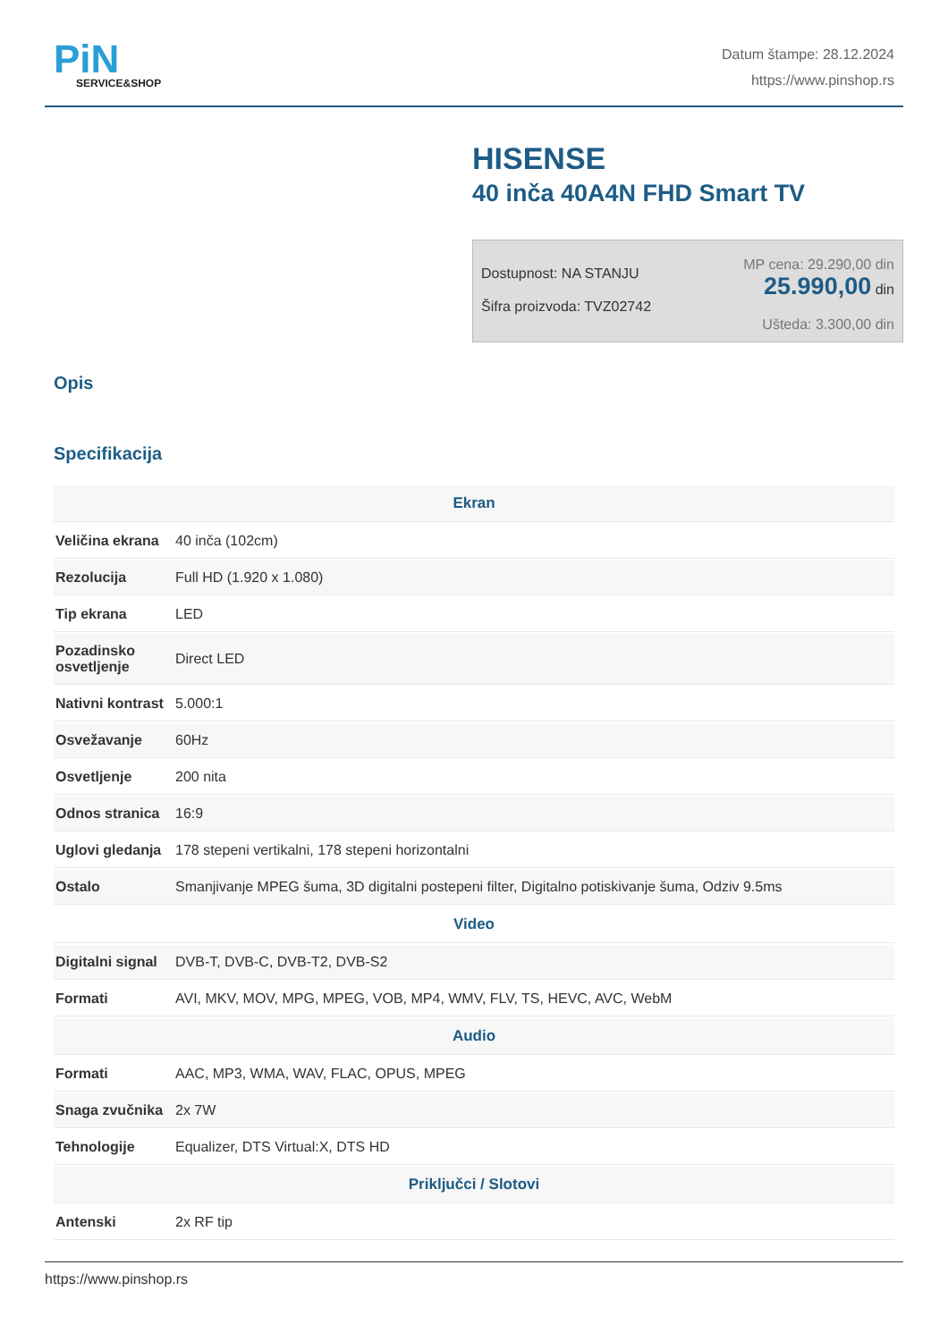PiN
SERVICE&SHOP
Datum štampe: 28.12.2024
https://www.pinshop.rs
HISENSE
40 inča 40A4N FHD Smart TV
Dostupnost: NA STANJU
Šifra proizvoda: TVZ02742
MP cena: 29.290,00 din
25.990,00 din
Ušteda: 3.300,00 din
Opis
Specifikacija
| Ekran | |
| --- | --- |
| Veličina ekrana | 40 inča (102cm) |
| Rezolucija | Full HD (1.920 x 1.080) |
| Tip ekrana | LED |
| Pozadinsko osvetljenje | Direct LED |
| Nativni kontrast | 5.000:1 |
| Osvežavanje | 60Hz |
| Osvetljenje | 200 nita |
| Odnos stranica | 16:9 |
| Uglovi gledanja | 178 stepeni vertikalni, 178 stepeni horizontalni |
| Ostalo | Smanjivanje MPEG šuma, 3D digitalni postepeni filter, Digitalno potiskivanje šuma, Odziv 9.5ms |
| Video | |
| Digitalni signal | DVB-T, DVB-C, DVB-T2, DVB-S2 |
| Formati | AVI, MKV, MOV, MPG, MPEG, VOB, MP4, WMV, FLV, TS, HEVC, AVC, WebM |
| Audio | |
| Formati | AAC, MP3, WMA, WAV, FLAC, OPUS, MPEG |
| Snaga zvučnika | 2x 7W |
| Tehnologije | Equalizer, DTS Virtual:X, DTS HD |
| Priključci / Slotovi | |
| Antenski | 2x RF tip |
https://www.pinshop.rs